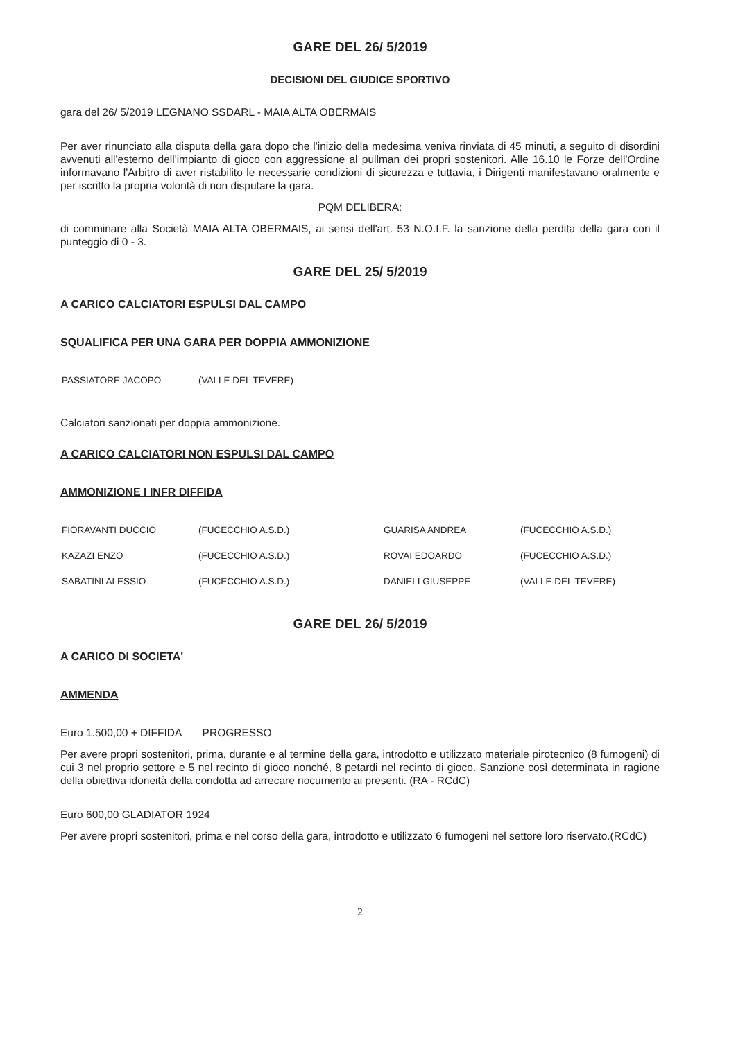GARE DEL 26/ 5/2019
DECISIONI DEL GIUDICE SPORTIVO
gara del 26/ 5/2019 LEGNANO SSDARL - MAIA ALTA OBERMAIS
Per aver rinunciato alla disputa della gara dopo che l'inizio della medesima veniva rinviata di 45 minuti, a seguito di disordini avvenuti all'esterno dell'impianto di gioco con aggressione al pullman dei propri sostenitori. Alle 16.10 le Forze dell'Ordine informavano l'Arbitro di aver ristabilito le necessarie condizioni di sicurezza e tuttavia, i Dirigenti manifestavano oralmente e per iscritto la propria volontà di non disputare la gara.
PQM DELIBERA:
di comminare alla Società MAIA ALTA OBERMAIS, ai sensi dell'art. 53 N.O.I.F. la sanzione della perdita della gara con il punteggio di 0 - 3.
GARE DEL 25/ 5/2019
A CARICO CALCIATORI ESPULSI DAL CAMPO
SQUALIFICA PER UNA GARA PER DOPPIA AMMONIZIONE
| PASSIATORE JACOPO | (VALLE DEL TEVERE) |
Calciatori sanzionati per doppia ammonizione.
A CARICO CALCIATORI NON ESPULSI DAL CAMPO
AMMONIZIONE I INFR DIFFIDA
| FIORAVANTI DUCCIO | (FUCECCHIO A.S.D.) | GUARISA ANDREA | (FUCECCHIO A.S.D.) |
| KAZAZI ENZO | (FUCECCHIO A.S.D.) | ROVAI EDOARDO | (FUCECCHIO A.S.D.) |
| SABATINI ALESSIO | (FUCECCHIO A.S.D.) | DANIELI GIUSEPPE | (VALLE DEL TEVERE) |
GARE DEL 26/ 5/2019
A CARICO DI SOCIETA'
AMMENDA
Euro 1.500,00 + DIFFIDA PROGRESSO
Per avere propri sostenitori, prima, durante e al termine della gara, introdotto e utilizzato materiale pirotecnico (8 fumogeni) di cui 3 nel proprio settore e 5 nel recinto di gioco nonché, 8 petardi nel recinto di gioco. Sanzione così determinata in ragione della obiettiva idoneità della condotta ad arrecare nocumento ai presenti. (RA - RCdC)
Euro 600,00 GLADIATOR 1924
Per avere propri sostenitori, prima e nel corso della gara, introdotto e utilizzato 6 fumogeni nel settore loro riservato.(RCdC)
2